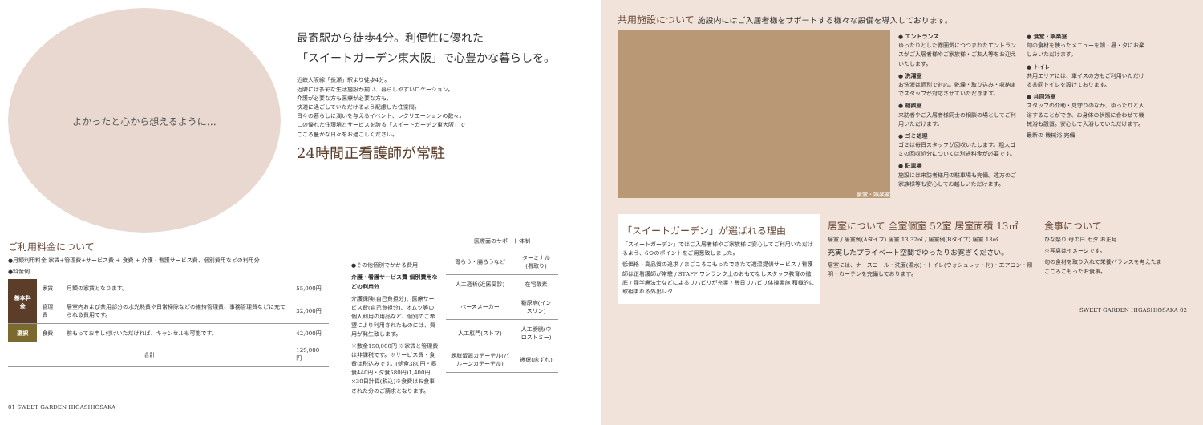よかったと心から想えるように…
最寄駅から徒歩4分。利便性に優れた
「スイートガーデン東大阪」で心豊かな暮らしを。
近鉄大阪線「長瀬」駅より徒歩4分。
近隣には多彩な生活施設が揃い、暮らしやすいロケーション。
介護が必要な方も医療が必要な方も、
快適に過ごしていただけるよう配慮した住空間。
日々の暮らしに潤いを与えるイベント、レクリエーションの数々。
この優れた住環境とサービスを誇る「スイートガーデン東大阪」で
こころ豊かな日々をお過ごしください。
24時間正看護師が常駐
ご利用料金について
●月額利用料金 家賃+管理費+サービス費 + 食費 + 介護・看護サービス費、個別費用などの利用分
●料金例
| 基本料金 | 家賃 | 月額の家賃となります。 | 55,000円 |
| | 管理費 | 居室内および共用部分の水光熱費や日常掃除などの維持管理費、事務管理費などに充てられる費用です。 | 32,000円 |
| 選択 | 食費 | 前もってお申し付けいただければ、キャンセルも可能です。 | 42,000円 |
| 合計 | | | 129,000円 |
●その他個別でかかる費用
介護・看護サービス費 個別費用などの利用分
介護保険(自己負担分)、医療サービス費(自己負担分)、オムツ等の個人利用の用品など、個別のご希望により利用されたものには、費用が発生致します。
※敷金150,000円 ※家賃と管理費は非課税です。※サービス費・食費は税込みです。(朝食380円・昼食440円・夕食580円)1,400円×30日計算(税込)※食費はお食事された分のご請求となります。
医療面のサポート体制
| 胃ろう・腸ろうなど | ターミナル(看取り) |
| 人工透析(近医受診) | 在宅酸素 |
| ペースメーカー | 糖尿病(インスリン) |
| 人工肛門(ストマ) | 人工膀胱(ウロストミー) |
| 膀胱留置カテーテル(バルーンカテーテル) | 褥瘡(床ずれ) |
01 SWEET GARDEN HIGASHIOSAKA
共用施設について 施設内にはご入居者様をサポートする様々な設備を導入しております。
食堂・娯楽室
● エントランス
ゆったりとした雰囲気につつまれたエントランスがご入居者様やご家族様・ご友人等をお迎えいたします。
● 洗濯室
お洗濯は個別で対応。乾燥・取り込み・収納までスタッフが対応させていただきます。
● 相談室
来訪者やご入居者様同士の相談の場としてご利用いただけます。
● ゴミ処理
ゴミは毎日スタッフが回収いたします。粗大ゴミの回収処分については別途料金が必要です。
● 駐車場
施設には来訪者様用の駐車場も完備。遠方のご家族様等も安心してお越しいただけます。
● 食堂・娯楽室
旬の食材を使ったメニューを朝・昼・夕にお楽しみいただけます。
● トイレ
共用エリアには、車イスの方もご利用いただける共同トイレを設けております。
● 共同浴室
スタッフの介助・見守りのなか、ゆったりと入浴することができ、お身体の状態に合わせて機械浴も設置。安心して入浴していただけます。
最新の 機械浴 完備
「スイートガーデン」が選ばれる理由
「スイートガーデン」ではご入居者様やご家族様に安心してご利用いただけるよう、6つのポイントをご用意致しました。
低価格・高品質の追求 / まごころこもったできたて適温提供サービス / 看護師は正看護師が常駐 / STAFF ワンランク上のおもてなしスタッフ教育の徹底 / 理学療法士などによるリハビリが充実 / 毎日リハビリ体操実施 積極的に取組まれる外出レク
居室について 全室個室 52室 居室面積 13㎡
居室 / 居室例(Aタイプ) 居室 13.32㎡ / 居室例(Bタイプ) 居室 13㎡
充実したプライベート空間でゆったりお寛ぎください。
居室には、ナースコール・洗面(温水)・トイレ(ウォシュレット付)・エアコン・照明・カーテンを完備しております。
食事について
ひな祭り 母の日 七夕 お正月
※写真はイメージです。
旬の食材を取り入れて栄養バランスを考えたまごころこもったお食事。
SWEET GARDEN HIGASHIOSAKA 02